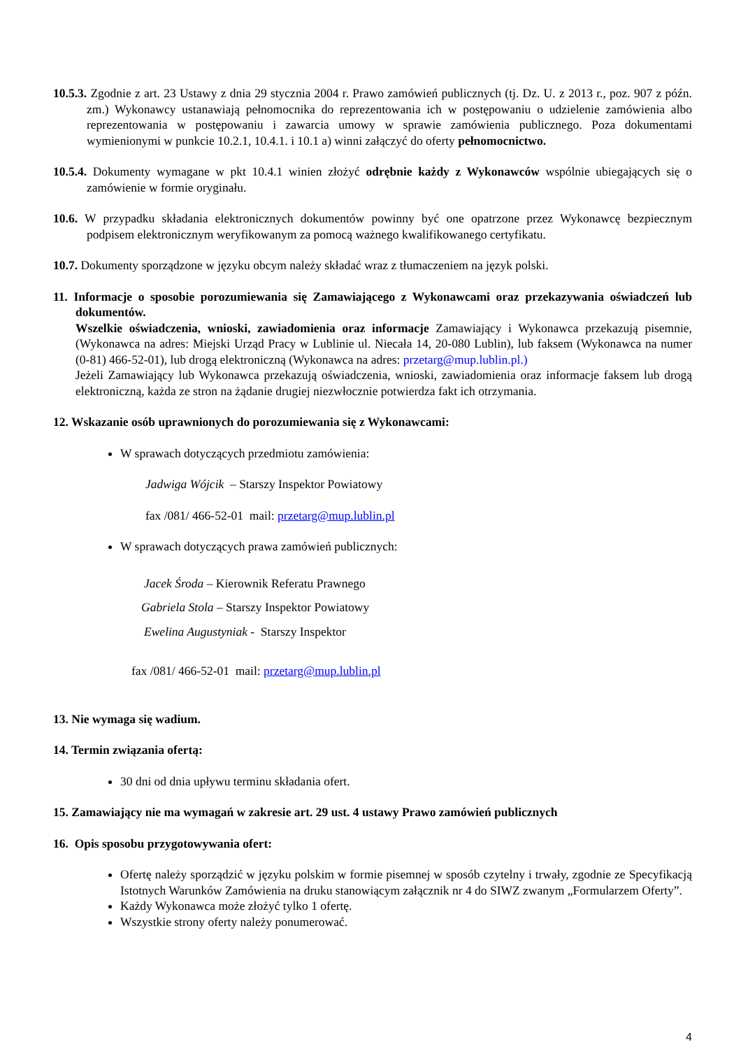10.5.3. Zgodnie z art. 23 Ustawy z dnia 29 stycznia 2004 r. Prawo zamówień publicznych (tj. Dz. U. z 2013 r., poz. 907 z późn. zm.) Wykonawcy ustanawiają pełnomocnika do reprezentowania ich w postępowaniu o udzielenie zamówienia albo reprezentowania w postępowaniu i zawarcia umowy w sprawie zamówienia publicznego. Poza dokumentami wymienionymi w punkcie 10.2.1, 10.4.1. i 10.1 a) winni załączyć do oferty pełnomocnictwo.
10.5.4. Dokumenty wymagane w pkt 10.4.1 winien złożyć odrębnie każdy z Wykonawców wspólnie ubiegających się o zamówienie w formie oryginału.
10.6. W przypadku składania elektronicznych dokumentów powinny być one opatrzone przez Wykonawcę bezpiecznym podpisem elektronicznym weryfikowanym za pomocą ważnego kwalifikowanego certyfikatu.
10.7. Dokumenty sporządzone w języku obcym należy składać wraz z tłumaczeniem na język polski.
11. Informacje o sposobie porozumiewania się Zamawiającego z Wykonawcami oraz przekazywania oświadczeń lub dokumentów.
Wszelkie oświadczenia, wnioski, zawiadomienia oraz informacje Zamawiający i Wykonawca przekazują pisemnie, (Wykonawca na adres: Miejski Urząd Pracy w Lublinie ul. Niecała 14, 20-080 Lublin), lub faksem (Wykonawca na numer (0-81) 466-52-01), lub drogą elektroniczną (Wykonawca na adres: przetarg@mup.lublin.pl.)
Jeżeli Zamawiający lub Wykonawca przekazują oświadczenia, wnioski, zawiadomienia oraz informacje faksem lub drogą elektroniczną, każda ze stron na żądanie drugiej niezwłocznie potwierdza fakt ich otrzymania.
12. Wskazanie osób uprawnionych do porozumiewania się z Wykonawcami:
W sprawach dotyczących przedmiotu zamówienia:
Jadwiga Wójcik – Starszy Inspektor Powiatowy
fax /081/ 466-52-01 mail: przetarg@mup.lublin.pl
W sprawach dotyczących prawa zamówień publicznych:
Jacek Środa – Kierownik Referatu Prawnego
Gabriela Stola – Starszy Inspektor Powiatowy
Ewelina Augustyniak - Starszy Inspektor
fax /081/ 466-52-01 mail: przetarg@mup.lublin.pl
13. Nie wymaga się wadium.
14. Termin związania ofertą:
30 dni od dnia upływu terminu składania ofert.
15. Zamawiający nie ma wymagań w zakresie art. 29 ust. 4 ustawy Prawo zamówień publicznych
16. Opis sposobu przygotowywania ofert:
Ofertę należy sporządzić w języku polskim w formie pisemnej w sposób czytelny i trwały, zgodnie ze Specyfikacją Istotnych Warunków Zamówienia na druku stanowiącym załącznik nr 4 do SIWZ zwanym „Formularzem Oferty”.
Każdy Wykonawca może złożyć tylko 1 ofertę.
Wszystkie strony oferty należy ponumerować.
4